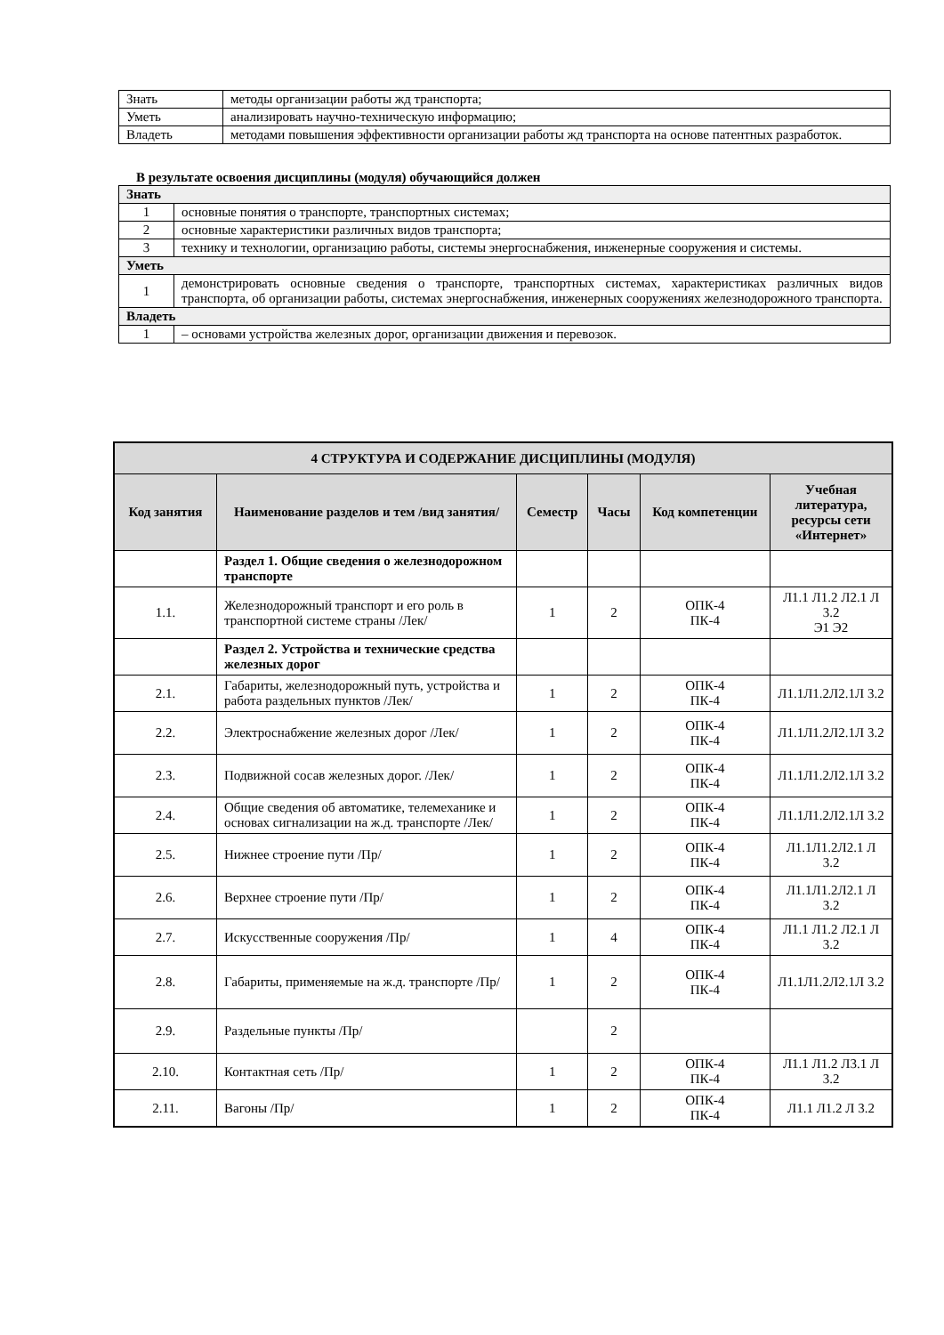| Знать | методы организации работы жд транспорта; |
| Уметь | анализировать научно-техническую информацию; |
| Владеть | методами повышения эффективности организации работы жд транспорта на основе патентных разработок. |
В результате освоения дисциплины (модуля) обучающийся должен
| Знать | |
| --- | --- |
| 1 | основные понятия о транспорте, транспортных системах; |
| 2 | основные характеристики различных видов транспорта; |
| 3 | технику и технологии, организацию работы, системы энергоснабжения, инженерные сооружения и системы. |
| Уметь | |
| 1 | демонстрировать основные сведения о транспорте, транспортных системах, характеристиках различных видов транспорта, об организации работы, системах энергоснабжения, инженерных сооружениях железнодорожного транспорта. |
| Владеть | |
| 1 | – основами устройства железных дорог, организации движения и перевозок. |
| 4 СТРУКТУРА И СОДЕРЖАНИЕ ДИСЦИПЛИНЫ (МОДУЛЯ) | | | | | |
| --- | --- | --- | --- | --- | --- |
| Код занятия | Наименование разделов и тем /вид занятия/ | Семестр | Часы | Код компетенции | Учебная литература, ресурсы сети «Интернет» |
| | Раздел 1. Общие сведения о железнодорожном транспорте | | | | |
| 1.1. | Железнодорожный транспорт и его роль в транспортной системе страны /Лек/ | 1 | 2 | ОПК-4 ПК-4 | Л1.1 Л1.2 Л2.1 Л 3.2 Э1 Э2 |
| | Раздел 2. Устройства и технические средства железных дорог | | | | |
| 2.1. | Габариты, железнодорожный путь, устройства и работа раздельных пунктов /Лек/ | 1 | 2 | ОПК-4 ПК-4 | Л1.1Л1.2Л2.1Л 3.2 |
| 2.2. | Электроснабжение железных дорог /Лек/ | 1 | 2 | ОПК-4 ПК-4 | Л1.1Л1.2Л2.1Л 3.2 |
| 2.3. | Подвижной сосав железных дорог. /Лек/ | 1 | 2 | ОПК-4 ПК-4 | Л1.1Л1.2Л2.1Л 3.2 |
| 2.4. | Общие сведения об автоматике, телемеханике и основах сигнализации на ж.д. транспорте /Лек/ | 1 | 2 | ОПК-4 ПК-4 | Л1.1Л1.2Л2.1Л 3.2 |
| 2.5. | Нижнее строение пути /Пр/ | 1 | 2 | ОПК-4 ПК-4 | Л1.1Л1.2Л2.1 Л 3.2 |
| 2.6. | Верхнее строение пути /Пр/ | 1 | 2 | ОПК-4 ПК-4 | Л1.1Л1.2Л2.1 Л 3.2 |
| 2.7. | Искусственные сооружения /Пр/ | 1 | 4 | ОПК-4 ПК-4 | Л1.1 Л1.2 Л2.1 Л 3.2 |
| 2.8. | Габариты, применяемые на ж.д. транспорте /Пр/ | 1 | 2 | ОПК-4 ПК-4 | Л1.1Л1.2Л2.1Л 3.2 |
| 2.9. | Раздельные пункты /Пр/ | | 2 | | |
| 2.10. | Контактная сеть /Пр/ | 1 | 2 | ОПК-4 ПК-4 | Л1.1 Л1.2 Л3.1 Л 3.2 |
| 2.11. | Вагоны /Пр/ | 1 | 2 | ОПК-4 ПК-4 | Л1.1 Л1.2 Л 3.2 |